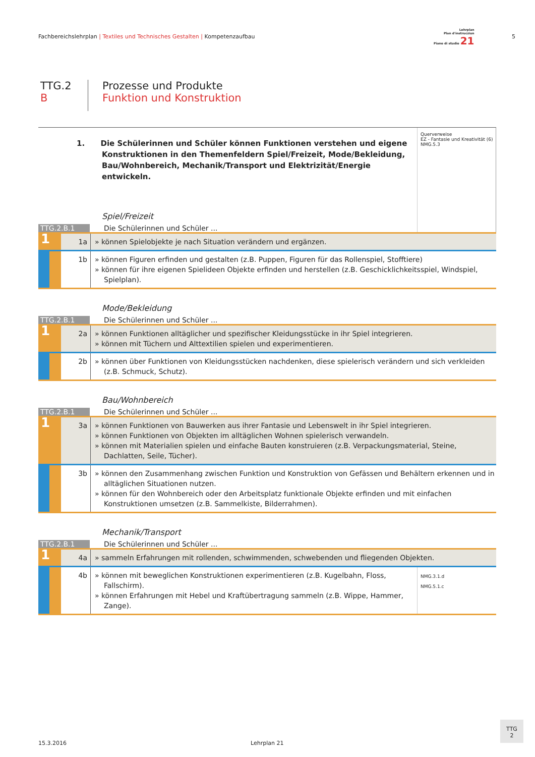Fachbereichslehrplan | Textiles und Technisches Gestalten | Kompetenzaufbau
Lehrplan
Plan d'instrucziun
Piano di studio 21
5
TTG.2
B
Prozesse und Produkte
Funktion und Konstruktion
1. Die Schülerinnen und Schüler können Funktionen verstehen und eigene Konstruktionen in den Themenfeldern Spiel/Freizeit, Mode/Bekleidung, Bau/Wohnbereich, Mechanik/Transport und Elektrizität/Energie entwickeln.
Spiel/Freizeit
TTG.2.B.1 Die Schülerinnen und Schüler ...
Querverweise
EZ - Fantasie und Kreativität (6)
NMG.5.3
1
1a » können Spielobjekte je nach Situation verändern und ergänzen.
1b » können Figuren erfinden und gestalten (z.B. Puppen, Figuren für das Rollenspiel, Stofftiere)
» können für ihre eigenen Spielideen Objekte erfinden und herstellen (z.B. Geschicklichkeitsspiel, Windspiel, Spielplan).
Mode/Bekleidung
TTG.2.B.1 Die Schülerinnen und Schüler ...
1
2a » können Funktionen alltäglicher und spezifischer Kleidungsstücke in ihr Spiel integrieren.
» können mit Tüchern und Alttextilien spielen und experimentieren.
2b » können über Funktionen von Kleidungsstücken nachdenken, diese spielerisch verändern und sich verkleiden (z.B. Schmuck, Schutz).
Bau/Wohnbereich
TTG.2.B.1 Die Schülerinnen und Schüler ...
1
3a » können Funktionen von Bauwerken aus ihrer Fantasie und Lebenswelt in ihr Spiel integrieren.
» können Funktionen von Objekten im alltäglichen Wohnen spielerisch verwandeln.
» können mit Materialien spielen und einfache Bauten konstruieren (z.B. Verpackungsmaterial, Steine, Dachlatten, Seile, Tücher).
3b » können den Zusammenhang zwischen Funktion und Konstruktion von Gefässen und Behältern erkennen und in alltäglichen Situationen nutzen.
» können für den Wohnbereich oder den Arbeitsplatz funktionale Objekte erfinden und mit einfachen Konstruktionen umsetzen (z.B. Sammelkiste, Bilderrahmen).
Mechanik/Transport
TTG.2.B.1 Die Schülerinnen und Schüler ...
1
4a » sammeln Erfahrungen mit rollenden, schwimmenden, schwebenden und fliegenden Objekten.
4b » können mit beweglichen Konstruktionen experimentieren (z.B. Kugelbahn, Floss, Fallschirm).
» können Erfahrungen mit Hebel und Kraftübertragung sammeln (z.B. Wippe, Hammer, Zange).
NMG.3.1.d
NMG.5.1.c
15.3.2016 Lehrplan 21
TTG
2